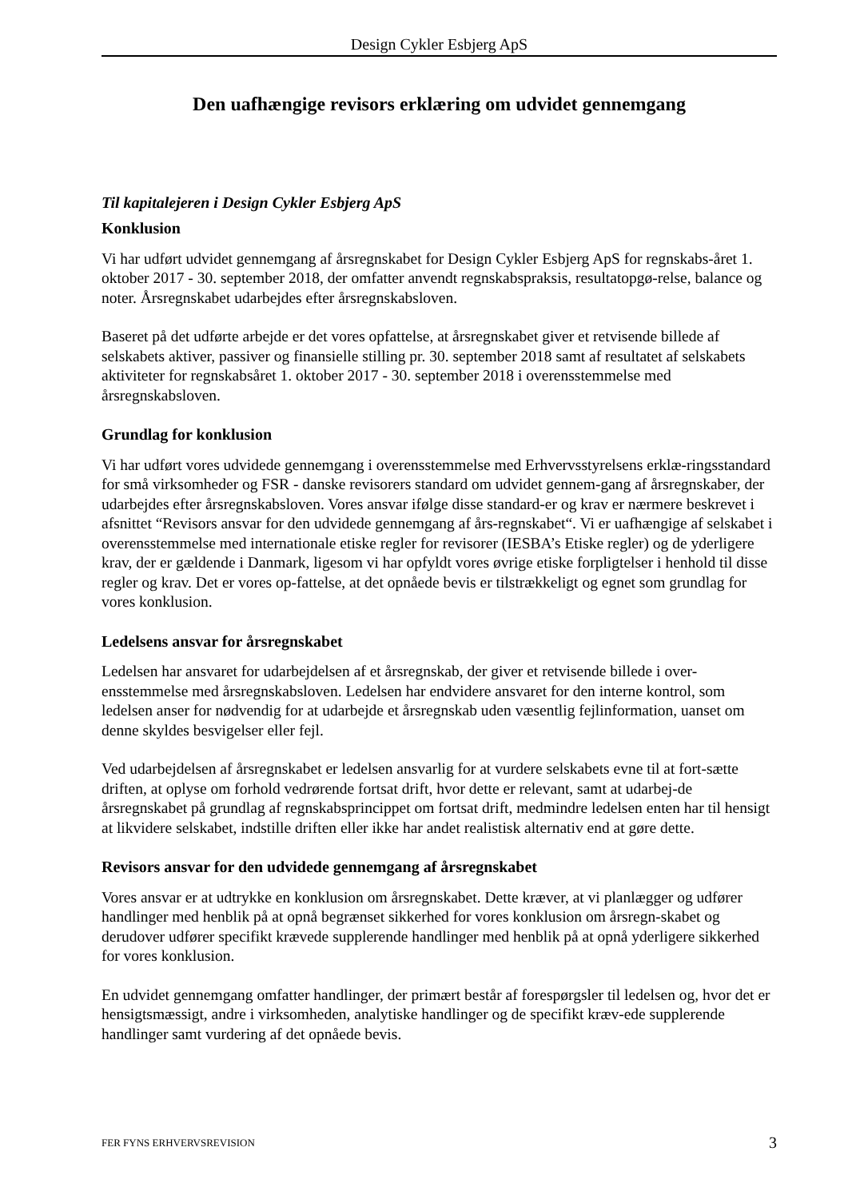Design Cykler Esbjerg ApS
Den uafhængige revisors erklæring om udvidet gennemgang
Til kapitalejeren i Design Cykler Esbjerg ApS
Konklusion
Vi har udført udvidet gennemgang af årsregnskabet for Design Cykler Esbjerg ApS for regnskabs-året 1. oktober 2017 - 30. september 2018, der omfatter anvendt regnskabspraksis, resultatopgø-relse, balance og noter. Årsregnskabet udarbejdes efter årsregnskabsloven.
Baseret på det udførte arbejde er det vores opfattelse, at årsregnskabet giver et retvisende billede af selskabets aktiver, passiver og finansielle stilling pr. 30. september 2018 samt af resultatet af selskabets aktiviteter for regnskabsåret 1. oktober 2017 - 30. september 2018 i overensstemmelse med årsregnskabsloven.
Grundlag for konklusion
Vi har udført vores udvidede gennemgang i overensstemmelse med Erhvervsstyrelsens erklæ-ringsstandard for små virksomheder og FSR - danske revisorers standard om udvidet gennem-gang af årsregnskaber, der udarbejdes efter årsregnskabsloven. Vores ansvar ifølge disse standard-er og krav er nærmere beskrevet i afsnittet “Revisors ansvar for den udvidede gennemgang af års-regnskabet“. Vi er uafhængige af selskabet i overensstemmelse med internationale etiske regler for revisorer (IESBA’s Etiske regler) og de yderligere krav, der er gældende i Danmark, ligesom vi har opfyldt vores øvrige etiske forpligtelser i henhold til disse regler og krav. Det er vores op-fattelse, at det opnåede bevis er tilstrækkeligt og egnet som grundlag for vores konklusion.
Ledelsens ansvar for årsregnskabet
Ledelsen har ansvaret for udarbejdelsen af et årsregnskab, der giver et retvisende billede i over-ensstemmelse med årsregnskabsloven. Ledelsen har endvidere ansvaret for den interne kontrol, som ledelsen anser for nødvendig for at udarbejde et årsregnskab uden væsentlig fejlinformation, uanset om denne skyldes besvigelser eller fejl.
Ved udarbejdelsen af årsregnskabet er ledelsen ansvarlig for at vurdere selskabets evne til at fort-sætte driften, at oplyse om forhold vedrørende fortsat drift, hvor dette er relevant, samt at udarbej-de årsregnskabet på grundlag af regnskabsprincippet om fortsat drift, medmindre ledelsen enten har til hensigt at likvidere selskabet, indstille driften eller ikke har andet realistisk alternativ end at gøre dette.
Revisors ansvar for den udvidede gennemgang af årsregnskabet
Vores ansvar er at udtrykke en konklusion om årsregnskabet. Dette kræver, at vi planlægger og udfører handlinger med henblik på at opnå begrænset sikkerhed for vores konklusion om årsregn-skabet og derudover udfører specifikt krævede supplerende handlinger med henblik på at opnå yderligere sikkerhed for vores konklusion.
En udvidet gennemgang omfatter handlinger, der primært består af forespørgsler til ledelsen og, hvor det er hensigtsmæssigt, andre i virksomheden, analytiske handlinger og de specifikt kræv-ede supplerende handlinger samt vurdering af det opnåede bevis.
FER FYNS ERHVERVSREVISION 3